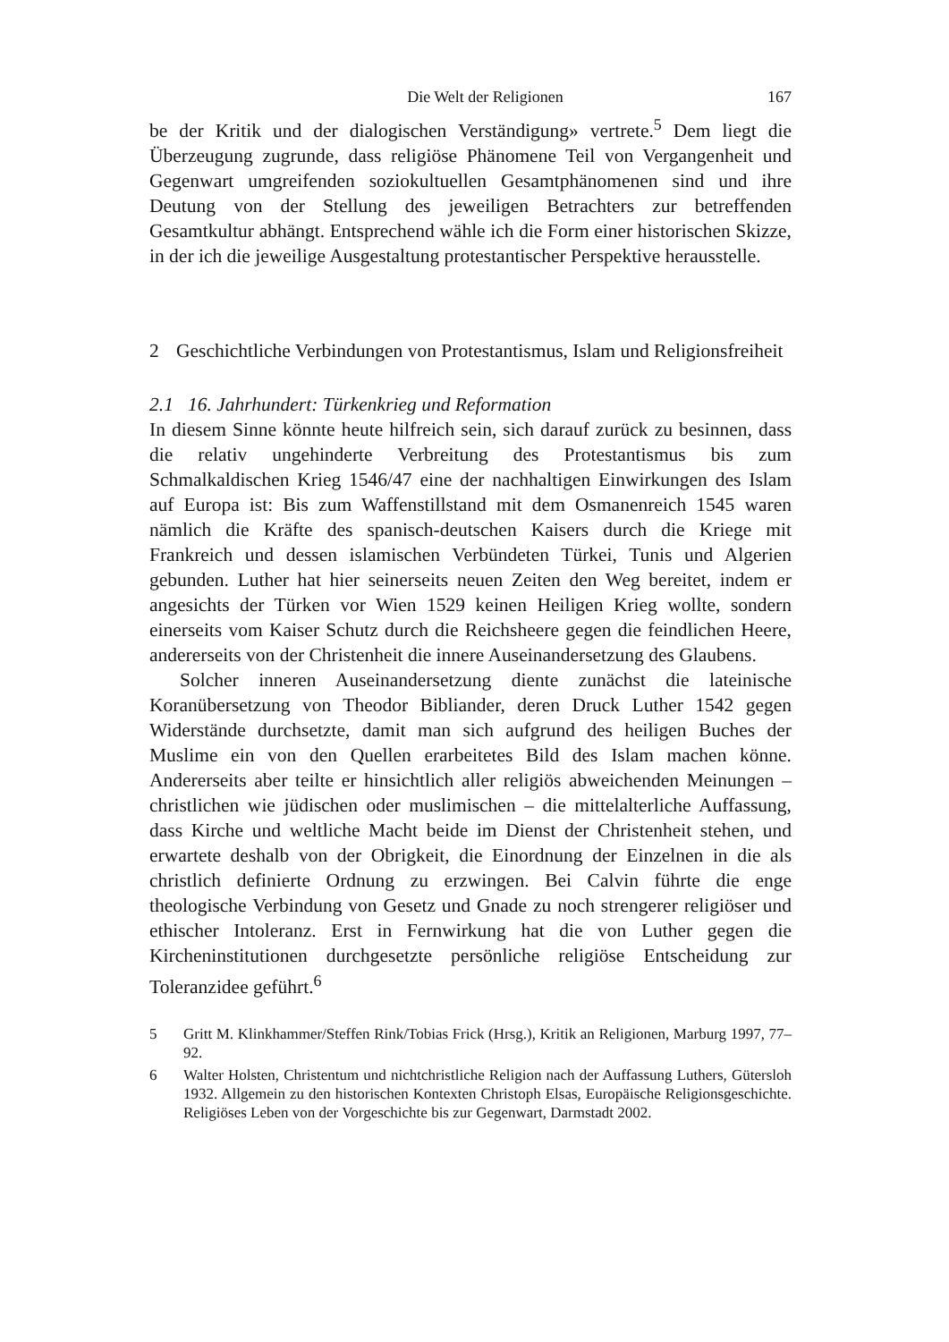Die Welt der Religionen 167
be der Kritik und der dialogischen Verständigung» vertrete.<sup>5</sup> Dem liegt die Überzeugung zugrunde, dass religiöse Phänomene Teil von Vergangenheit und Gegenwart umgreifenden soziokultuellen Gesamtphänomenen sind und ihre Deutung von der Stellung des jeweiligen Betrachters zur betreffenden Gesamtkultur abhängt. Entsprechend wähle ich die Form einer historischen Skizze, in der ich die jeweilige Ausgestaltung protestantischer Perspektive herausstelle.
2 Geschichtliche Verbindungen von Protestantismus, Islam und Religionsfreiheit
2.1 16. Jahrhundert: Türkenkrieg und Reformation
In diesem Sinne könnte heute hilfreich sein, sich darauf zurück zu besinnen, dass die relativ ungehinderte Verbreitung des Protestantismus bis zum Schmalkaldischen Krieg 1546/47 eine der nachhaltigen Einwirkungen des Islam auf Europa ist: Bis zum Waffenstillstand mit dem Osmanenreich 1545 waren nämlich die Kräfte des spanisch-deutschen Kaisers durch die Kriege mit Frankreich und dessen islamischen Verbündeten Türkei, Tunis und Algerien gebunden. Luther hat hier seinerseits neuen Zeiten den Weg bereitet, indem er angesichts der Türken vor Wien 1529 keinen Heiligen Krieg wollte, sondern einerseits vom Kaiser Schutz durch die Reichsheere gegen die feindlichen Heere, andererseits von der Christenheit die innere Auseinandersetzung des Glaubens.
Solcher inneren Auseinandersetzung diente zunächst die lateinische Koranübersetzung von Theodor Bibliander, deren Druck Luther 1542 gegen Widerstände durchsetzte, damit man sich aufgrund des heiligen Buches der Muslime ein von den Quellen erarbeitetes Bild des Islam machen könne. Andererseits aber teilte er hinsichtlich aller religiös abweichenden Meinungen – christlichen wie jüdischen oder muslimischen – die mittelalterliche Auffassung, dass Kirche und weltliche Macht beide im Dienst der Christenheit stehen, und erwartete deshalb von der Obrigkeit, die Einordnung der Einzelnen in die als christlich definierte Ordnung zu erzwingen. Bei Calvin führte die enge theologische Verbindung von Gesetz und Gnade zu noch strengerer religiöser und ethischer Intoleranz. Erst in Fernwirkung hat die von Luther gegen die Kircheninstitutionen durchgesetzte persönliche religiöse Entscheidung zur Toleranzidee geführt.<sup>6</sup>
5 Gritt M. Klinkhammer/Steffen Rink/Tobias Frick (Hrsg.), Kritik an Religionen, Marburg 1997, 77–92.
6 Walter Holsten, Christentum und nichtchristliche Religion nach der Auffassung Luthers, Gütersloh 1932. Allgemein zu den historischen Kontexten Christoph Elsas, Europäische Religionsgeschichte. Religiöses Leben von der Vorgeschichte bis zur Gegenwart, Darmstadt 2002.